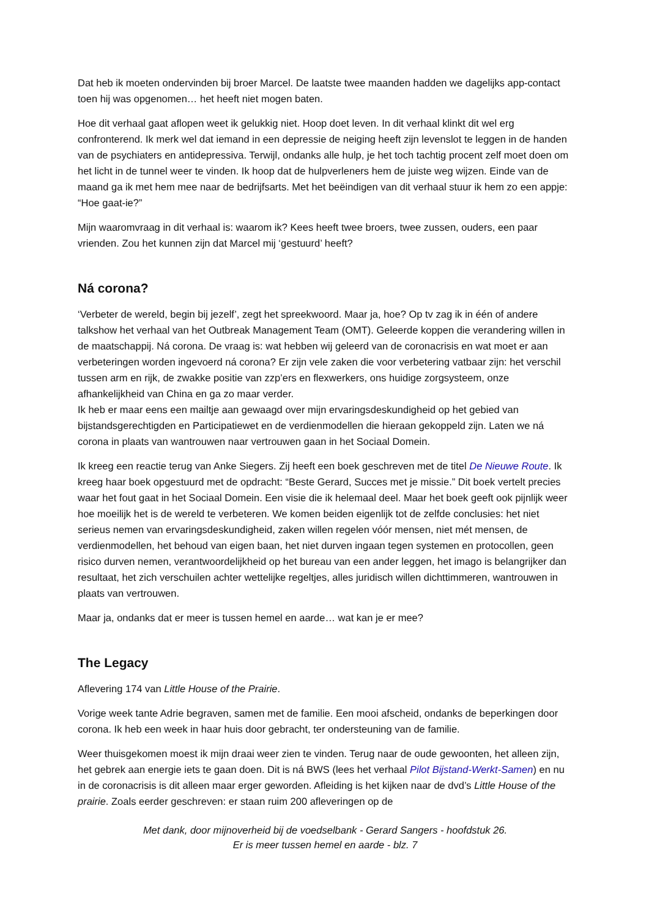Dat heb ik moeten ondervinden bij broer Marcel. De laatste twee maanden hadden we dagelijks app-contact toen hij was opgenomen… het heeft niet mogen baten.
Hoe dit verhaal gaat aflopen weet ik gelukkig niet. Hoop doet leven. In dit verhaal klinkt dit wel erg confronterend. Ik merk wel dat iemand in een depressie de neiging heeft zijn levenslot te leggen in de handen van de psychiaters en antidepressiva. Terwijl, ondanks alle hulp, je het toch tachtig procent zelf moet doen om het licht in de tunnel weer te vinden. Ik hoop dat de hulpverleners hem de juiste weg wijzen. Einde van de maand ga ik met hem mee naar de bedrijfsarts. Met het beëindigen van dit verhaal stuur ik hem zo een appje: “Hoe gaat-ie?”
Mijn waaromvraag in dit verhaal is: waarom ik? Kees heeft twee broers, twee zussen, ouders, een paar vrienden. Zou het kunnen zijn dat Marcel mij ‘gestuurd’ heeft?
Ná corona?
‘Verbeter de wereld, begin bij jezelf’, zegt het spreekwoord. Maar ja, hoe? Op tv zag ik in één of andere talkshow het verhaal van het Outbreak Management Team (OMT). Geleerde koppen die verandering willen in de maatschappij. Ná corona. De vraag is: wat hebben wij geleerd van de coronacrisis en wat moet er aan verbeteringen worden ingevoerd ná corona? Er zijn vele zaken die voor verbetering vatbaar zijn: het verschil tussen arm en rijk, de zwakke positie van zzp’ers en flexwerkers, ons huidige zorgsysteem, onze afhankelijkheid van China en ga zo maar verder.
Ik heb er maar eens een mailtje aan gewaagd over mijn ervaringsdeskundigheid op het gebied van bijstandsgerechtigden en Participatiewet en de verdienmodellen die hieraan gekoppeld zijn. Laten we ná corona in plaats van wantrouwen naar vertrouwen gaan in het Sociaal Domein.
Ik kreeg een reactie terug van Anke Siegers. Zij heeft een boek geschreven met de titel De Nieuwe Route. Ik kreeg haar boek opgestuurd met de opdracht: “Beste Gerard, Succes met je missie.” Dit boek vertelt precies waar het fout gaat in het Sociaal Domein. Een visie die ik helemaal deel. Maar het boek geeft ook pijnlijk weer hoe moeilijk het is de wereld te verbeteren. We komen beiden eigenlijk tot de zelfde conclusies: het niet serieus nemen van ervaringsdeskundigheid, zaken willen regelen vóór mensen, niet mét mensen, de verdienmodellen, het behoud van eigen baan, het niet durven ingaan tegen systemen en protocollen, geen risico durven nemen, verantwoordelijkheid op het bureau van een ander leggen, het imago is belangrijker dan resultaat, het zich verschuilen achter wettelijke regeltjes, alles juridisch willen dichttimmeren, wantrouwen in plaats van vertrouwen.
Maar ja, ondanks dat er meer is tussen hemel en aarde… wat kan je er mee?
The Legacy
Aflevering 174 van Little House of the Prairie.
Vorige week tante Adrie begraven, samen met de familie. Een mooi afscheid, ondanks de beperkingen door corona. Ik heb een week in haar huis door gebracht, ter ondersteuning van de familie.
Weer thuisgekomen moest ik mijn draai weer zien te vinden. Terug naar de oude gewoonten, het alleen zijn, het gebrek aan energie iets te gaan doen. Dit is ná BWS (lees het verhaal Pilot Bijstand-Werkt-Samen) en nu in de coronacrisis is dit alleen maar erger geworden. Afleiding is het kijken naar de dvd’s Little House of the prairie. Zoals eerder geschreven: er staan ruim 200 afleveringen op de
Met dank, door mijnoverheid bij de voedselbank - Gerard Sangers - hoofdstuk 26.
Er is meer tussen hemel en aarde - blz. 7